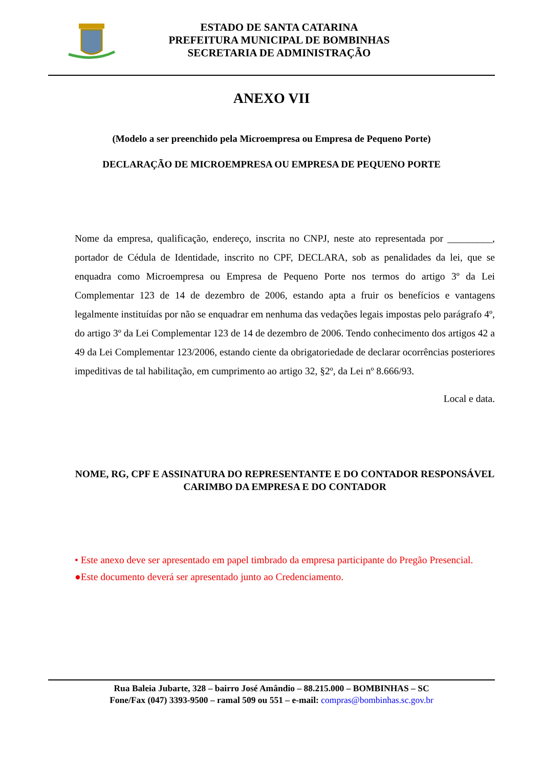ESTADO DE SANTA CATARINA
PREFEITURA MUNICIPAL DE BOMBINHAS
SECRETARIA DE ADMINISTRAÇÃO
ANEXO VII
(Modelo a ser preenchido pela Microempresa ou Empresa de Pequeno Porte)
DECLARAÇÃO DE MICROEMPRESA OU EMPRESA DE PEQUENO PORTE
Nome da empresa, qualificação, endereço, inscrita no CNPJ, neste ato representada por _________, portador de Cédula de Identidade, inscrito no CPF, DECLARA, sob as penalidades da lei, que se enquadra como Microempresa ou Empresa de Pequeno Porte nos termos do artigo 3º da Lei Complementar 123 de 14 de dezembro de 2006, estando apta a fruir os benefícios e vantagens legalmente instituídas por não se enquadrar em nenhuma das vedações legais impostas pelo parágrafo 4º, do artigo 3º da Lei Complementar 123 de 14 de dezembro de 2006. Tendo conhecimento dos artigos 42 a 49 da Lei Complementar 123/2006, estando ciente da obrigatoriedade de declarar ocorrências posteriores impeditivas de tal habilitação, em cumprimento ao artigo 32, §2º, da Lei nº 8.666/93.
Local e data.
NOME, RG, CPF E ASSINATURA DO REPRESENTANTE E DO CONTADOR RESPONSÁVEL
CARIMBO DA EMPRESA E DO CONTADOR
• Este anexo deve ser apresentado em papel timbrado da empresa participante do Pregão Presencial.
●Este documento deverá ser apresentado junto ao Credenciamento.
Rua Baleia Jubarte, 328 – bairro José Amândio – 88.215.000 – BOMBINHAS – SC
Fone/Fax (047) 3393-9500 – ramal 509 ou 551 – e-mail: compras@bombinhas.sc.gov.br